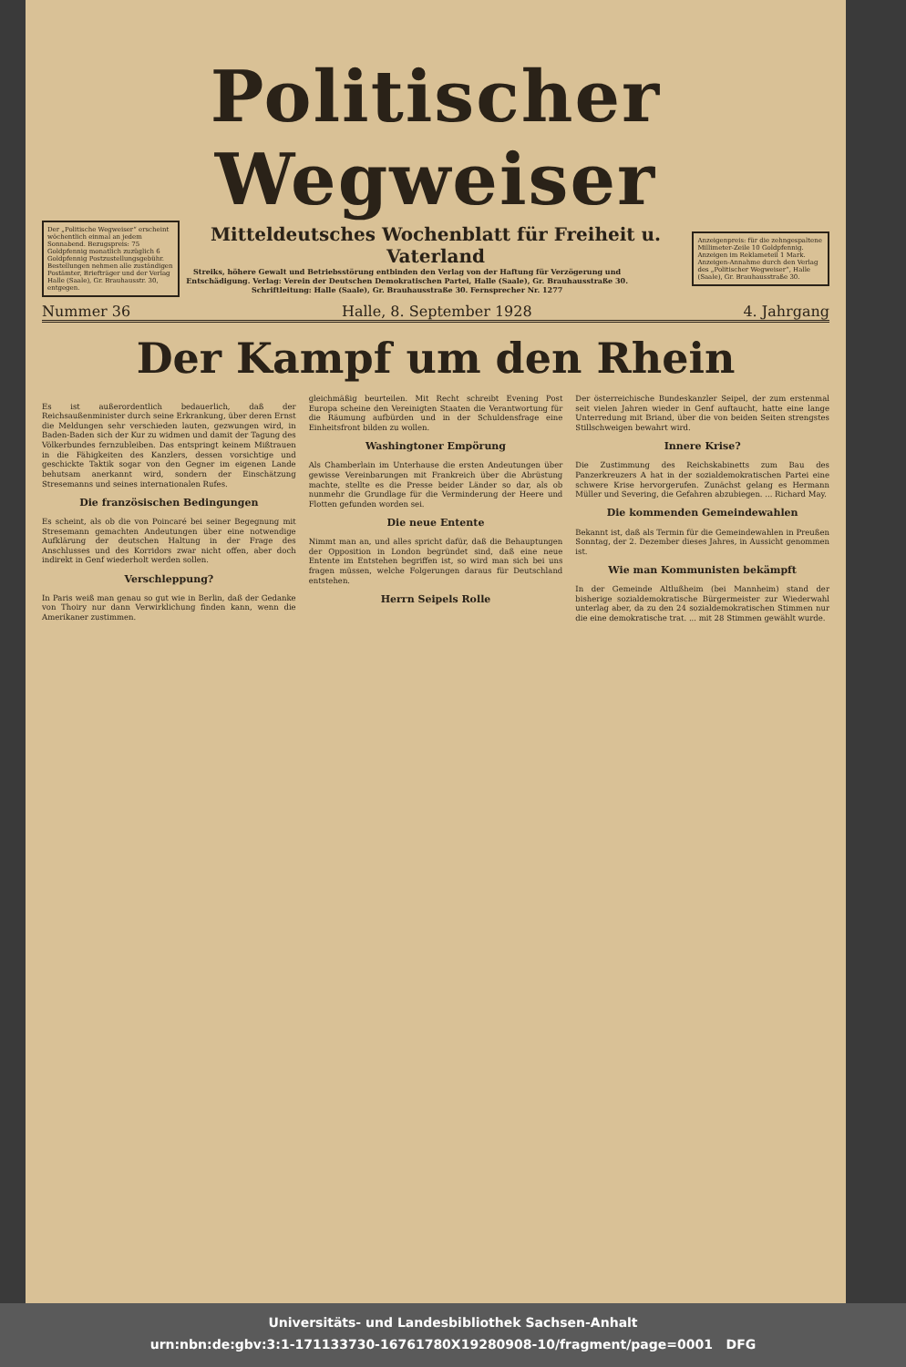Politischer Wegweiser
Der „Politische Wegweiser“ erscheint wöchentlich einmal an jedem Sonnabend. Bezugspreis: 75 Goldpfennig monatlich zuzüglich 6 Goldpfennig Postzustellungsgebühr. Bestellungen nehmen alle zuständigen Postämter, Briefträger und der Verlag Halle (Saale), Gr. Brauhausstr. 30, entgegen.
Mitteldeutsches Wochenblatt für Freiheit u. Vaterland
Streiks, höhere Gewalt und Betriebsstörung entbinden den Verlag von der Haftung für Verzögerung und Entschädigung. Verlag: Verein der Deutschen Demokratischen Partei, Halle (Saale), Gr. Brauhausstraße 30. Schriftleitung: Halle (Saale), Gr. Brauhausstraße 30. Fernsprecher Nr. 1277
Anzeigenpreis: für die zehngespaltene Millimeter-Zeile 10 Goldpfennig. Anzeigen im Reklameteil 1 Mark. Anzeigen-Annahme durch den Verlag des „Politischer Wegweiser“, Halle (Saale), Gr. Brauhausstraße 30.
Nummer 36 Halle, 8. September 1928 4. Jahrgang
Der Kampf um den Rhein
Es ist außerordentlich bedauerlich, daß der Reichsaußenminister durch seine Erkrankung, über deren Ernst die Meldungen sehr verschieden lauten, gezwungen wird, in Baden-Baden sich der Kur zu widmen und damit der Tagung des Völkerbundes fernzubleiben. Das entspringt keinem Mißtrauen in die Fähigkeiten des Kanzlers, dessen vorsichtige und geschickte Taktik sogar von den Gegner im eigenen Lande behutsam anerkannt wird, sondern der Einschätzung Stresemanns und seines internationalen Rufes.
Die französischen Bedingungen
Es scheint, als ob die von Poincaré bei seiner Begegnung mit Stresemann gemachten Andeutungen über eine notwendige Aufklärung der deutschen Haltung in der Frage des Anschlusses und des Korridors zwar nicht offen, aber doch indirekt in Genf wiederholt werden sollen.
Verschleppung?
In Paris weiß man genau so gut wie in Berlin, daß der Gedanke von Thoiry nur dann Verwirklichung finden kann, wenn die Amerikaner zustimmen.
gleichmäßig beurteilen. Mit Recht schreibt Evening Post Europa scheine den Vereinigten Staaten die Verantwortung für die Räumung aufbürden und in der Schuldensfrage eine Einheitsfront bilden zu wollen.
Washingtoner Empörung
Als Chamberlain im Unterhause die ersten Andeutungen über gewisse Vereinbarungen mit Frankreich über die Abrüstung machte, stellte es die Presse beider Länder so dar, als ob nunmehr die Grundlage für die Verminderung der Heere und Flotten gefunden worden sei.
Die neue Entente
Nimmt man an, und alles spricht dafür, daß die Behauptungen der Opposition in London begründet sind, daß eine neue Entente im Entstehen begriffen ist, so wird man sich bei uns fragen müssen, welche Folgerungen daraus für Deutschland entstehen.
Herrn Seipels Rolle
Der österreichische Bundeskanzler Seipel, der zum erstenmal seit vielen Jahren wieder in Genf auftaucht, hatte eine lange Unterredung mit Briand, über die von beiden Seiten strengstes Stillschweigen bewahrt wird.
Innere Krise?
Die Zustimmung des Reichskabinetts zum Bau des Panzerkreuzers A hat in der sozialdemokratischen Partei eine schwere Krise hervorgerufen. Zunächst gelang es Hermann Müller und Severing, die Gefahren abzubiegen. ... Richard May.
Die kommenden Gemeindewahlen
Bekannt ist, daß als Termin für die Gemeindewahlen in Preußen Sonntag, der 2. Dezember dieses Jahres, in Aussicht genommen ist.
Wie man Kommunisten bekämpft
In der Gemeinde Altlußheim (bei Mannheim) stand der bisherige sozialdemokratische Bürgermeister zur Wiederwahl unterlag aber, da zu den 24 sozialdemokratischen Stimmen nur die eine demokratische trat. ... mit 28 Stimmen gewählt wurde.
Universitäts- und Landesbibliothek Sachsen-Anhalt
urn:nbn:de:gbv:3:1-171133730-16761780X19280908-10/fragment/page=0001 DFG